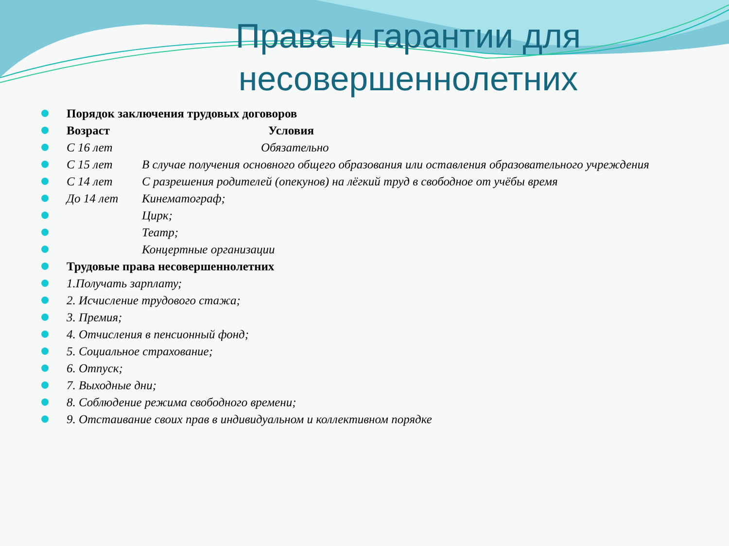Права и гарантии для
несовершеннолетних
Порядок заключения трудовых договоров
Возраст Условия
С 16 лет Обязательно
С 15 лет В случае получения основного общего образования или оставления образовательного учреждения
С 14 лет С разрешения родителей (опекунов) на лёгкий труд в свободное от учёбы время
До 14 лет Кинематограф;
Цирк;
Театр;
Концертные организации
Трудовые права несовершеннолетних
1.Получать зарплату;
2. Исчисление трудового стажа;
3. Премия;
4. Отчисления в пенсионный фонд;
5. Социальное страхование;
6. Отпуск;
7. Выходные дни;
8. Соблюдение режима свободного времени;
9. Отстаивание своих прав в индивидуальном и коллективном порядке